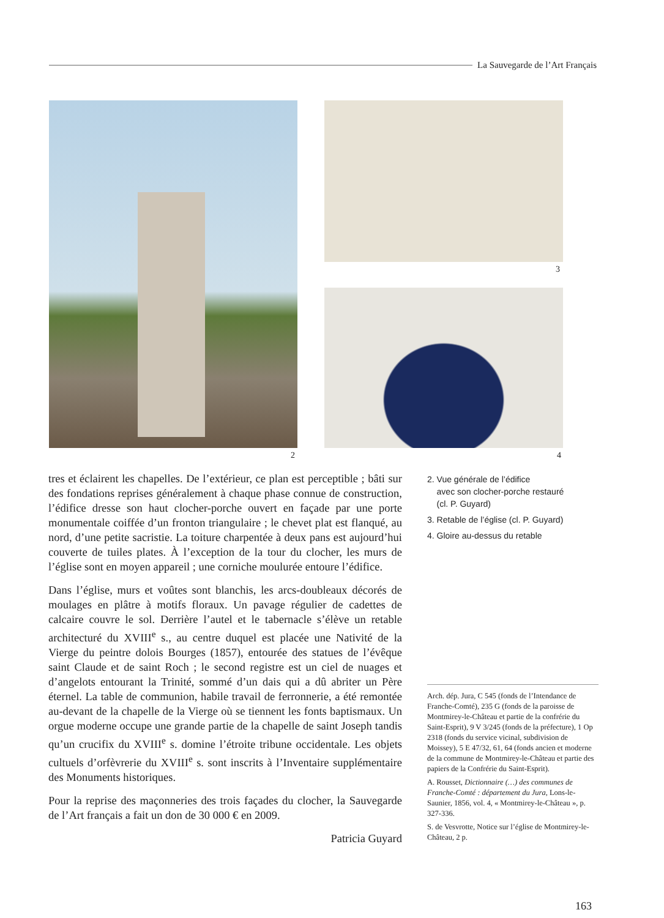La Sauvegarde de l’Art Français
2
3
4
tres et éclairent les chapelles. De l’extérieur, ce plan est perceptible ; bâti sur des fondations reprises généralement à chaque phase connue de construction, l’édifice dresse son haut clocher-porche ouvert en façade par une porte monumentale coiffée d’un fronton triangulaire ; le chevet plat est flanqué, au nord, d’une petite sacristie. La toiture charpentée à deux pans est aujourd’hui couverte de tuiles plates. À l’exception de la tour du clocher, les murs de l’église sont en moyen appareil ; une corniche moulurée entoure l’édifice.
Dans l’église, murs et voûtes sont blanchis, les arcs-doubleaux décorés de moulages en plâtre à motifs floraux. Un pavage régulier de cadettes de calcaire couvre le sol. Derrière l’autel et le tabernacle s’élève un retable architecturé du XVIII<sup>e</sup> s., au centre duquel est placée une Nativité de la Vierge du peintre dolois Bourges (1857), entourée des statues de l’évêque saint Claude et de saint Roch ; le second registre est un ciel de nuages et d’angelots entourant la Trinité, sommé d’un dais qui a dû abriter un Père éternel. La table de communion, habile travail de ferronnerie, a été remontée au-devant de la chapelle de la Vierge où se tiennent les fonts baptismaux. Un orgue moderne occupe une grande partie de la chapelle de saint Joseph tandis qu’un crucifix du XVIII<sup>e</sup> s. domine l’étroite tribune occidentale. Les objets cultuels d’orfèvrerie du XVIII<sup>e</sup> s. sont inscrits à l’Inventaire supplémentaire des Monuments historiques.
Pour la reprise des maçonneries des trois façades du clocher, la Sauvegarde de l’Art français a fait un don de 30 000 € en 2009.
Patricia Guyard
2. Vue générale de l’édifice
avec son clocher-porche restauré
(cl. P. Guyard)
3. Retable de l’église (cl. P. Guyard)
4. Gloire au-dessus du retable
Arch. dép. Jura, C 545 (fonds de l’Intendance de Franche-Comté), 235 G (fonds de la paroisse de Montmirey-le-Château et partie de la confrérie du Saint-Esprit), 9 V 3/245 (fonds de la préfecture), 1 Op 2318 (fonds du service vicinal, subdivision de Moissey), 5 E 47/32, 61, 64 (fonds ancien et moderne de la commune de Montmirey-le-Château et partie des papiers de la Confrérie du Saint-Esprit).
A. Rousset, Dictionnaire (…) des communes de Franche-Comté : département du Jura, Lons-le-Saunier, 1856, vol. 4, « Montmirey-le-Château », p. 327-336.
S. de Vesvrotte, Notice sur l’église de Montmirey-le-Château, 2 p.
163